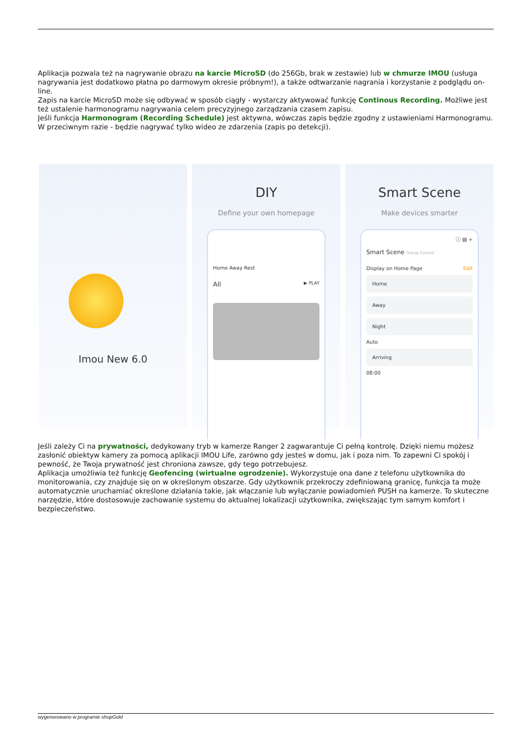Aplikacja pozwala też na nagrywanie obrazu na karcie MicroSD (do 256Gb, brak w zestawie) lub w chmurze IMOU (usługa nagrywania jest dodatkowo płatna po darmowym okresie próbnym!), a także odtwarzanie nagrania i korzystanie z podglądu on-line.
Zapis na karcie MicroSD może się odbywać w sposób ciągły - wystarczy aktywować funkcję Continous Recording. Możliwe jest też ustalenie harmonogramu nagrywania celem precyzyjnego zarządzania czasem zapisu.
Jeśli funkcja Harmonogram (Recording Schedule) jest aktywna, wówczas zapis będzie zgodny z ustawieniami Harmonogramu. W przeciwnym razie - będzie nagrywać tylko wideo ze zdarzenia (zapis po detekcji).
Imou New 6.0
DIY
Define your own homepage
Home Away Rest
All ▶ PLAY
Smart Scene
Make devices smarter
ⓘ ▤ +
Smart Scene Group Control
Display on Home Page Edit
Home
Away
Night
Auto
Arriving
08:00
Jeśli zależy Ci na prywatności, dedykowany tryb w kamerze Ranger 2 zagwarantuje Ci pełną kontrolę. Dzięki niemu możesz zasłonić obiektyw kamery za pomocą aplikacji IMOU Life, zarówno gdy jesteś w domu, jak i poza nim. To zapewni Ci spokój i pewność, że Twoja prywatność jest chroniona zawsze, gdy tego potrzebujesz.
Aplikacja umożliwia też funkcję Geofencing (wirtualne ogrodzenie). Wykorzystuje ona dane z telefonu użytkownika do monitorowania, czy znajduje się on w określonym obszarze. Gdy użytkownik przekroczy zdefiniowaną granicę, funkcja ta może automatycznie uruchamiać określone działania takie, jak włączanie lub wyłączanie powiadomień PUSH na kamerze. To skuteczne narzędzie, które dostosowuje zachowanie systemu do aktualnej lokalizacji użytkownika, zwiększając tym samym komfort i bezpieczeństwo.
wygenerowano w programie shopGold